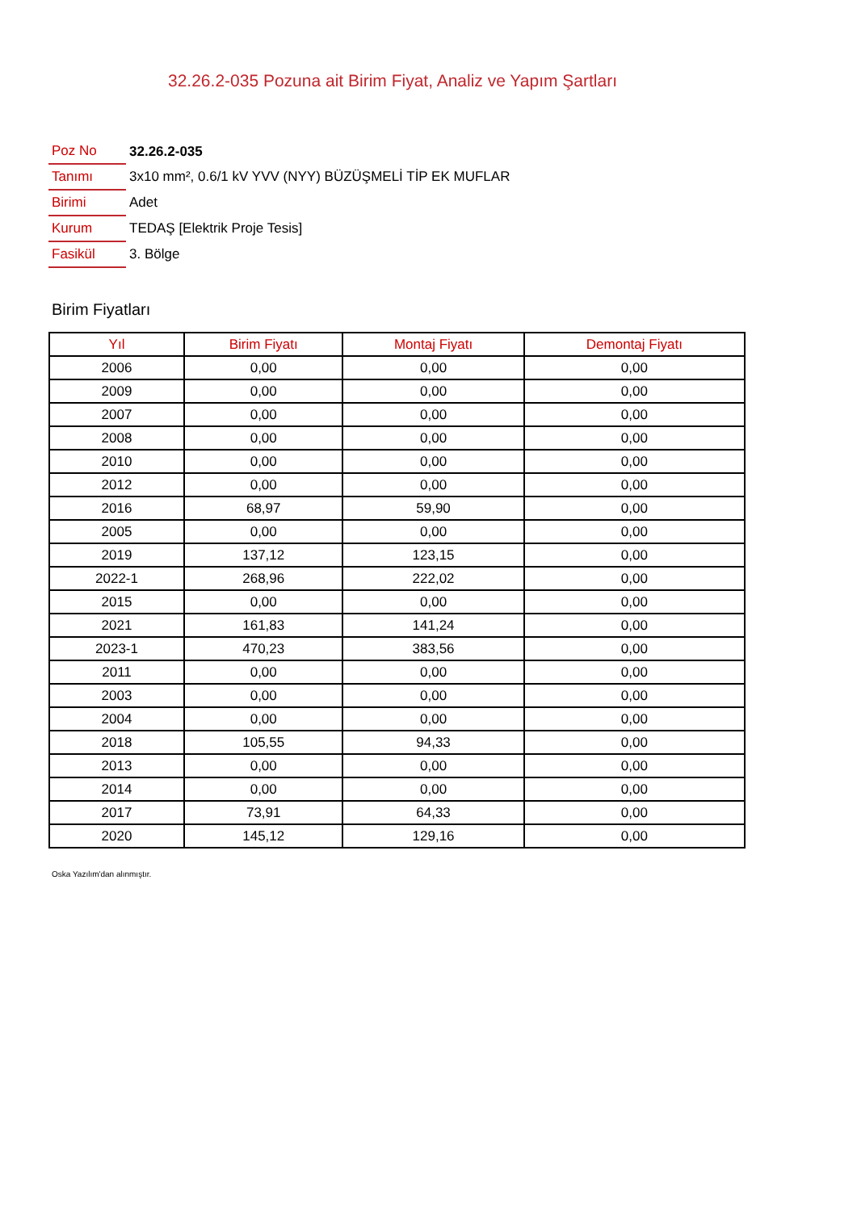32.26.2-035 Pozuna ait Birim Fiyat, Analiz ve Yapım Şartları
| Poz No | 32.26.2-035 |
| Tanımı | 3x10 mm², 0.6/1 kV YVV (NYY) BÜZÜŞMELİ TİP EK MUFLAR |
| Birimi | Adet |
| Kurum | TEDAŞ [Elektrik Proje Tesis] |
| Fasikül | 3. Bölge |
Birim Fiyatları
| Yıl | Birim Fiyatı | Montaj Fiyatı | Demontaj Fiyatı |
| --- | --- | --- | --- |
| 2006 | 0,00 | 0,00 | 0,00 |
| 2009 | 0,00 | 0,00 | 0,00 |
| 2007 | 0,00 | 0,00 | 0,00 |
| 2008 | 0,00 | 0,00 | 0,00 |
| 2010 | 0,00 | 0,00 | 0,00 |
| 2012 | 0,00 | 0,00 | 0,00 |
| 2016 | 68,97 | 59,90 | 0,00 |
| 2005 | 0,00 | 0,00 | 0,00 |
| 2019 | 137,12 | 123,15 | 0,00 |
| 2022-1 | 268,96 | 222,02 | 0,00 |
| 2015 | 0,00 | 0,00 | 0,00 |
| 2021 | 161,83 | 141,24 | 0,00 |
| 2023-1 | 470,23 | 383,56 | 0,00 |
| 2011 | 0,00 | 0,00 | 0,00 |
| 2003 | 0,00 | 0,00 | 0,00 |
| 2004 | 0,00 | 0,00 | 0,00 |
| 2018 | 105,55 | 94,33 | 0,00 |
| 2013 | 0,00 | 0,00 | 0,00 |
| 2014 | 0,00 | 0,00 | 0,00 |
| 2017 | 73,91 | 64,33 | 0,00 |
| 2020 | 145,12 | 129,16 | 0,00 |
Oska Yazılım'dan alınmıştır.